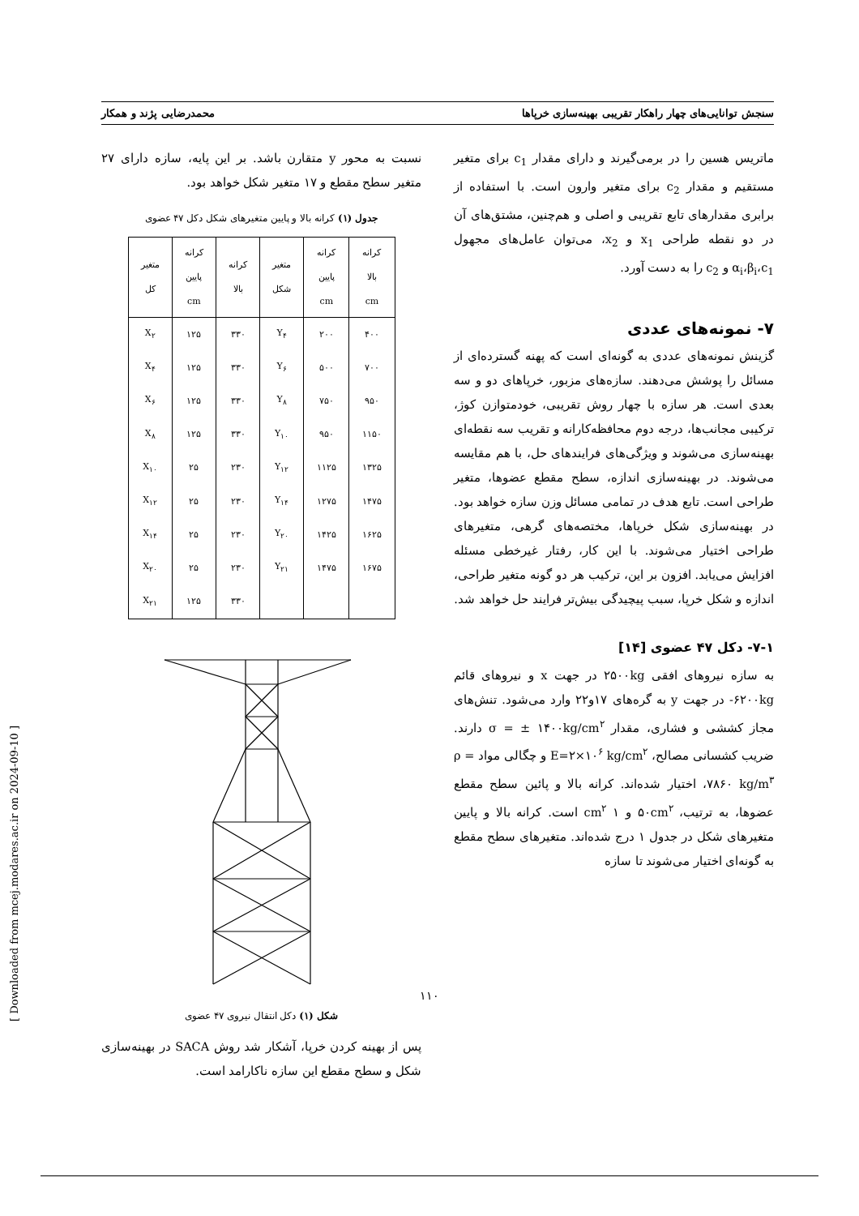سنجش توانایی‌های چهار راهکار تقریبی بهینه‌سازی خرپاها محمدرضایی پژند و همکار
ماتریس هسین را در برمی‌گیرند و دارای مقدار c<sub>1</sub> برای متغیر مستقیم و مقدار c<sub>2</sub> برای متغیر وارون است. با استفاده از برابری مقدارهای تابع تقریبی و اصلی و هم‌چنین، مشتق‌های آن در دو نقطه طراحی x<sub>1</sub> و x<sub>2</sub>، می‌توان عامل‌های مجهول α<sub>i</sub>،β<sub>i</sub>،c<sub>1</sub> و c<sub>2</sub> را به دست آورد.
۷- نمونه‌های عددی
گزینش نمونه‌های عددی به گونه‌ای است که پهنه گسترده‌ای از مسائل را پوشش می‌دهند. سازه‌های مزبور، خرپاهای دو و سه بعدی است. هر سازه با چهار روش تقریبی، خودمتوازن کوژ، ترکیبی مجانب‌ها، درجه دوم محافظه‌کارانه و تقریب سه نقطه‌ای بهینه‌سازی می‌شوند و ویژگی‌های فرایندهای حل، با هم مقایسه می‌شوند. در بهینه‌سازی اندازه، سطح مقطع عضوها، متغیر طراحی است. تابع هدف در تمامی مسائل وزن سازه خواهد بود. در بهینه‌سازی شکل خرپاها، مختصه‌های گرهی، متغیرهای طراحی اختیار می‌شوند. با این کار، رفتار غیرخطی مسئله افزایش می‌یابد. افزون بر این، ترکیب هر دو گونه متغیر طراحی، اندازه و شکل خرپا، سبب پیچیدگی بیش‌تر فرایند حل خواهد شد.
۷-۱- دکل ۴۷ عضوی [۱۴]
به سازه نیروهای افقی ۲۵۰۰kg در جهت x و نیروهای قائم ۶۲۰۰kg- در جهت y به گره‌های ۱۷و۲۲ وارد می‌شود. تنش‌های مجاز کششی و فشاری، مقدار σ = ± ۱۴۰۰kg/cm<sup>۲</sup> دارند. ضریب کشسانی مصالح، E=۲×۱۰<sup>۶</sup> kg/cm<sup>۲</sup> و چگالی مواد ρ = ۷۸۶۰ kg/m<sup>۳</sup>، اختیار شده‌اند. کرانه بالا و پائین سطح مقطع عضوها، به ترتیب، ۵۰cm<sup>۲</sup> و ۱ cm<sup>۲</sup> است. کرانه بالا و پایین متغیرهای شکل در جدول ۱ درج شده‌اند. متغیرهای سطح مقطع به گونه‌ای اختیار می‌شوند تا سازه
نسبت به محور y متقارن باشد. بر این پایه، سازه دارای ۲۷ متغیر سطح مقطع و ۱۷ متغیر شکل خواهد بود.
جدول (۱) کرانه بالا و پایین متغیرهای شکل دکل ۴۷ عضوی
| کرانه بالا cm | کرانه پایین cm | متغیر شکل | کرانه بالا | کرانه پایین cm | متغیر کل |
| --- | --- | --- | --- | --- | --- |
| ۴۰۰ | ۲۰۰ | Y<sub>۴</sub> | ۳۳۰ | ۱۲۵ | X<sub>۲</sub> |
| ۷۰۰ | ۵۰۰ | Y<sub>۶</sub> | ۳۳۰ | ۱۲۵ | X<sub>۴</sub> |
| ۹۵۰ | ۷۵۰ | Y<sub>۸</sub> | ۳۳۰ | ۱۲۵ | X<sub>۶</sub> |
| ۱۱۵۰ | ۹۵۰ | Y<sub>۱۰</sub> | ۳۳۰ | ۱۲۵ | X<sub>۸</sub> |
| ۱۳۲۵ | ۱۱۲۵ | Y<sub>۱۲</sub> | ۲۳۰ | ۲۵ | X<sub>۱۰</sub> |
| ۱۴۷۵ | ۱۲۷۵ | Y<sub>۱۴</sub> | ۲۳۰ | ۲۵ | X<sub>۱۲</sub> |
| ۱۶۲۵ | ۱۴۲۵ | Y<sub>۲۰</sub> | ۲۳۰ | ۲۵ | X<sub>۱۴</sub> |
| ۱۶۷۵ | ۱۴۷۵ | Y<sub>۲۱</sub> | ۲۳۰ | ۲۵ | X<sub>۲۰</sub> |
| | | | ۳۳۰ | ۱۲۵ | X<sub>۲۱</sub> |
شکل (۱) دکل انتقال نیروی ۴۷ عضوی
پس از بهینه کردن خرپا، آشکار شد روش SACA در بهینه‌سازی شکل و سطح مقطع این سازه ناکارامد است.
۱۱۰
[ Downloaded from mcej.modares.ac.ir on 2024-09-10 ]